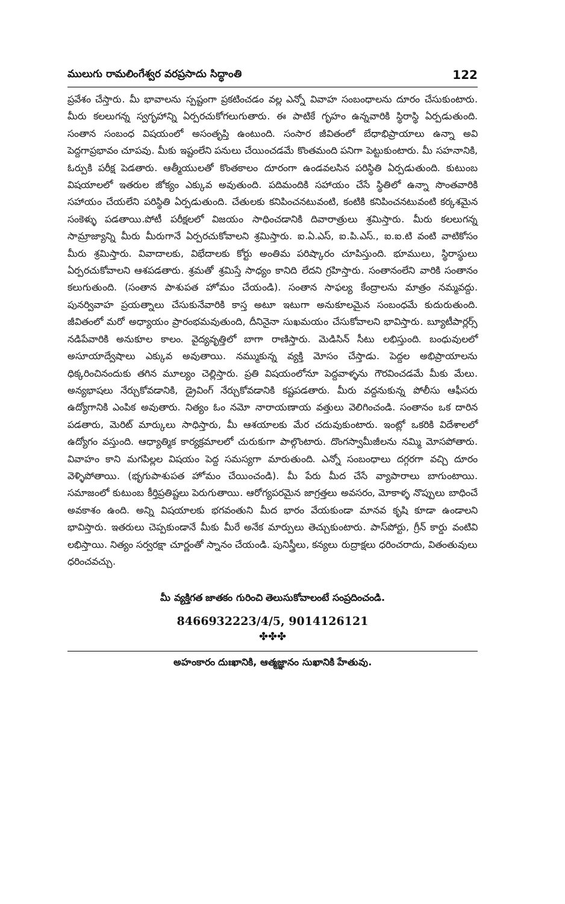ములుగు రామలింగేశ్వర వరప్రసాదు సిద్ధాంతి 122
ప్రవేశం చేస్తారు. మీ భావాలను స్పష్టంగా ప్రకటించడం వల్ల ఎన్నో వివాహ సంబంధాలను దూరం చేసుకుంటారు. మీరు కలలుగన్న స్వగృహాన్ని ఏర్పరచుకోగలుగుతారు. ఈ పాటికే గృహం ఉన్నవారికి స్థిరాస్థి ఏర్పడుతుంది. సంతాన సంబంధ విషయంలో అసంతృప్తి ఉంటుంది. సంసార జీవితంలో బేధాభిప్రాయాలు ఉన్నా అవి పెద్దగాప్రభావం చూపవు. మీకు ఇష్టంలేని పనులు చేయించడమే కొంతమంది పనిగా పెట్టుకుంటారు. మీ సహనానికి, ఓర్పుకి పరీక్ష పెడతారు. ఆత్మీయులతో కొంతకాలం దూరంగా ఉండవలసిన పరిస్థితి ఏర్పడుతుంది. కుటుంబ విషయాలలో ఇతరుల జోక్యం ఎక్కువ అవుతుంది. పదిమందికి సహాయం చేసే స్థితిలో ఉన్నా సొంతవారికి సహాయం చేయలేని పరిస్థితి ఏర్పడుతుంది. చేతులకు కనిపించనటువంటి, కంటికి కనిపించనటువంటి కర్కశమైన సంకెళ్ళు పడతాయి.పోటీ పరీక్షలలో విజయం సాధించడానికి దివారాత్రులు శ్రమిస్తారు. మీరు కలలుగన్న సామ్రాజ్యాన్ని మీరు మీరుగానే ఏర్పరచుకోవాలని శ్రమిస్తారు. ఐ.ఏ.ఎస్, ఐ.పి.ఎస్., ఐ.ఐ.టి వంటి వాటికోసం మీరు శ్రమిస్తారు. వివాదాలకు, విభేదాలకు కోర్టు అంతిమ పరిష్కారం చూపిస్తుంది. భూములు, స్థిరాస్థులు ఏర్పరచుకోవాలని ఆశపడతారు. శ్రమతో శ్రమిస్తే సాధ్యం కానిది లేదని గ్రహిస్తారు. సంతానంలేని వారికి సంతానం కలుగుతుంది. (సంతాన పాశుపత హోమం చేయండి). సంతాన సాఫల్య కేంద్రాలను మాత్రం నమ్మవద్దు. పునర్వివాహ ప్రయత్నాలు చేసుకునేవారికి కాస్త అటూ ఇటుగా అనుకూలమైన సంబంధమే కుదురుతుంది. జీవితంలో మరో అధ్యాయం ప్రారంభమవుతుంది, దీనినైనా సుఖమయం చేసుకోవాలని భావిస్తారు. బ్యూటీపార్లర్స్ నడిపేవారికి అనుకూల కాలం. వైద్యవృత్తిలో బాగా రాణిస్తారు. మెడిసిన్ సీటు లభిస్తుంది. బంధువులలో అసూయాద్వేషాలు ఎక్కువ అవుతాయి. నమ్ముకున్న వ్యక్తి మోసం చేస్తాడు. పెద్దల అభిప్రాయాలను ధిక్కరించినందుకు తగిన మూల్యం చెల్లిస్తారు. ప్రతి విషయంలోనూ పెద్దవాళ్ళను గౌరవించడమే మీకు మేలు. అన్యభాషలు నేర్చుకోవడానికి, డ్రైవింగ్ నేర్చుకోవడానికి కష్టపడతారు. మీరు వద్దనుకున్న పోలీసు ఆఫీసరు ఉద్యోగానికి ఎంపిక అవుతారు. నిత్యం ఓం నమో నారాయణాయ వత్తులు వెలిగించండి. సంతానం ఒక దారిన పడతారు, మెరిట్ మార్కులు సాధిస్తారు, మీ ఆశయాలకు మేర చదువుకుంటారు. ఇంట్లో ఒకరికి విదేశాలలో ఉద్యోగం వస్తుంది. ఆధ్యాత్మిక కార్యక్రమాలలో చురుకుగా పాల్గొంటారు. దొంగస్వామీజీలను నమ్మి మోసపోతారు. వివాహం కాని మగపిల్లల విషయం పెద్ద సమస్యగా మారుతుంది. ఎన్నో సంబంధాలు దగ్గరగా వచ్చి దూరం వెళ్ళిపోతాయి. (భృగుపాశుపత హోమం చేయించండి). మీ పేరు మీద చేసే వ్యాపారాలు బాగుంటాయి. సమాజంలో కుటుంబ కీర్తిప్రతిష్టలు పెరుగుతాయి. ఆరోగ్యపరమైన జాగ్రత్తలు అవసరం, మోకాళ్ళ నొప్పులు బాధించే అవకాశం ఉంది. అన్ని విషయాలకు భగవంతుని మీద భారం వేయకుండా మానవ కృషి కూడా ఉండాలని భావిస్తారు. ఇతరులు చెప్పకుండానే మీకు మీరే అనేక మార్పులు తెచ్చుకుంటారు. పాస్‌పోర్టు, గ్రీన్ కార్డు వంటివి లభిస్తాయి. నిత్యం సర్వరక్షా చూర్ణంతో స్నానం చేయండి. పునిస్త్రీలు, కన్యలు రుద్రాక్షలు ధరించరాదు, వితంతువులు ధరించవచ్చు.
మీ వ్యక్తిగత జాతకం గురించి తెలుసుకోవాలంటే సంప్రదించండి.
8466932223/4/5, 9014126121
✤✤✤
అహంకారం దుఃఖానికి, ఆత్మజ్ఞానం సుఖానికి హేతువు.